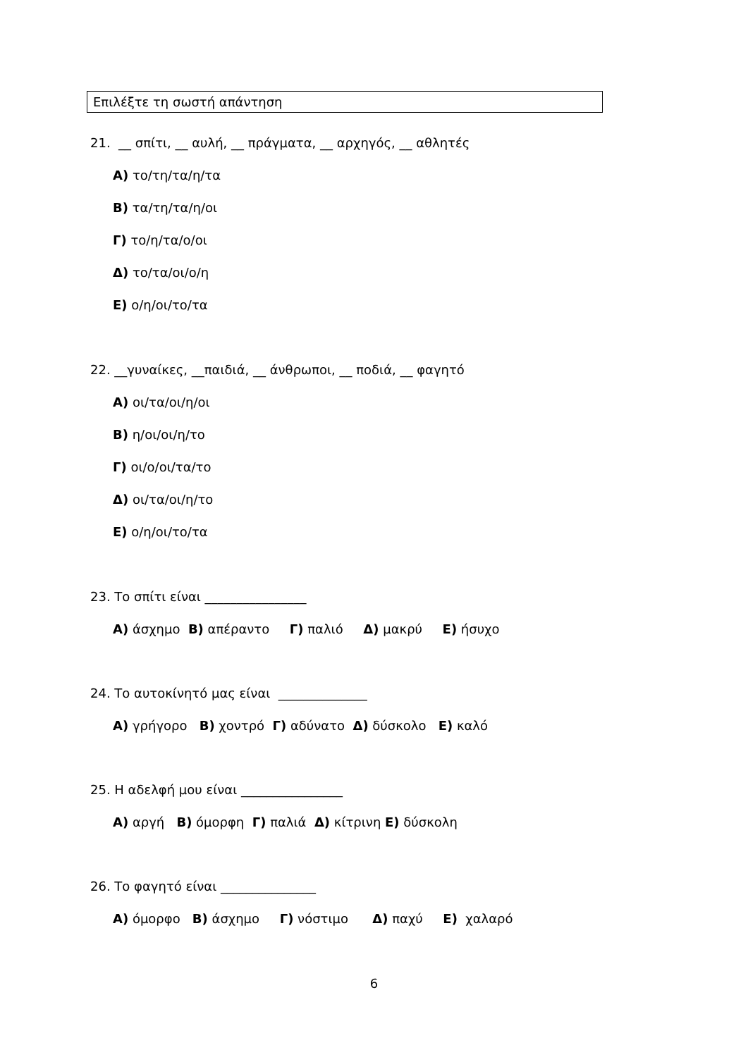Επιλέξτε τη σωστή απάντηση
21. __ σπίτι, __ αυλή, __ πράγματα, __ αρχηγός, __ αθλητές
Α) το/τη/τα/η/τα
Β) τα/τη/τα/η/οι
Γ) το/η/τα/ο/οι
Δ) το/τα/οι/ο/η
Ε) ο/η/οι/το/τα
22. __γυναίκες, __παιδιά, __ άνθρωποι, __ ποδιά, __ φαγητό
Α) οι/τα/οι/η/οι
Β) η/οι/οι/η/το
Γ) οι/ο/οι/τα/το
Δ) οι/τα/οι/η/το
Ε) ο/η/οι/το/τα
23. Το σπίτι είναι ________________
Α) άσχημο Β) απέραντο Γ) παλιό Δ) μακρύ Ε) ήσυχο
24. Το αυτοκίνητό μας είναι ______________
Α) γρήγορο Β) χοντρό Γ) αδύνατο Δ) δύσκολο Ε) καλό
25. Η αδελφή μου είναι ________________
Α) αργή Β) όμορφη Γ) παλιά Δ) κίτρινη Ε) δύσκολη
26. Το φαγητό είναι _______________
Α) όμορφο Β) άσχημο Γ) νόστιμο Δ) παχύ Ε) χαλαρό
6